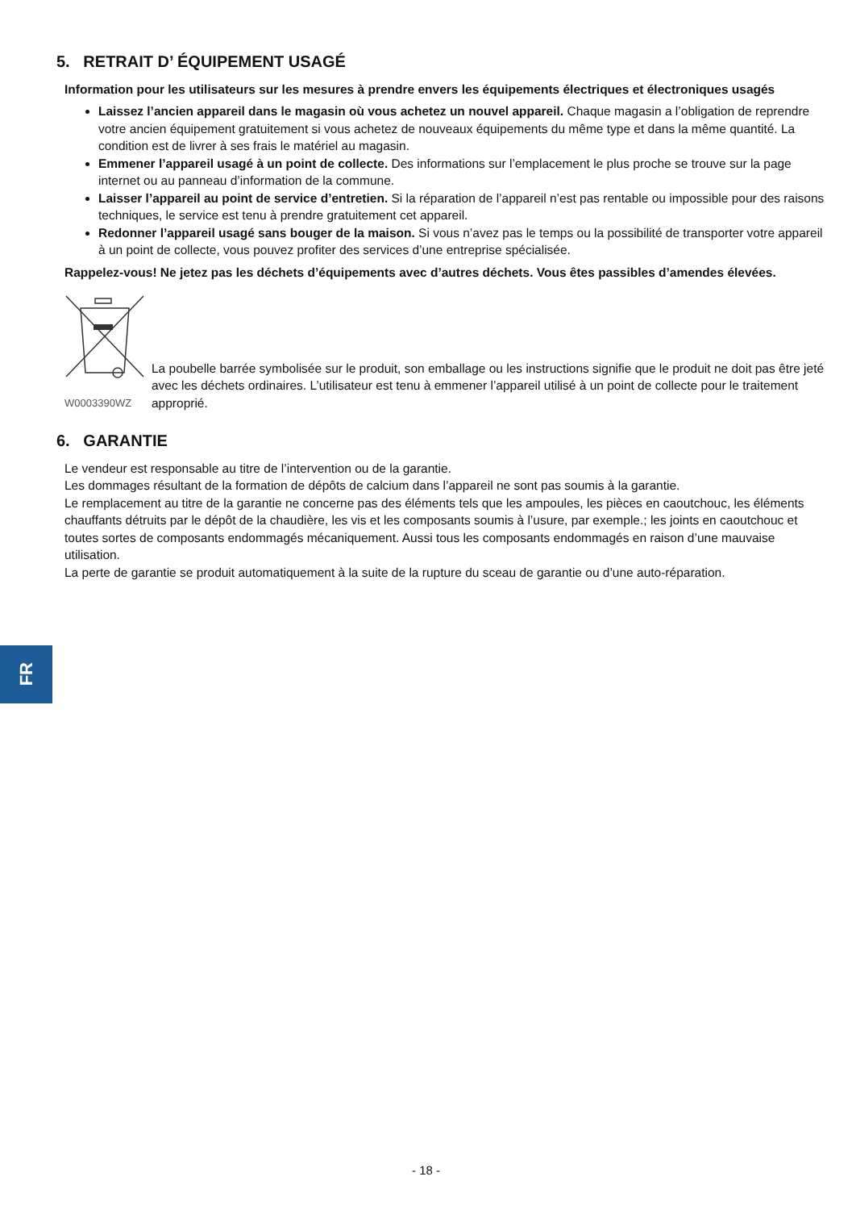5. RETRAIT D’ ÉQUIPEMENT USAGÉ
Information pour les utilisateurs sur les mesures à prendre envers les équipements électriques et électroniques usagés
Laissez l’ancien appareil dans le magasin où vous achetez un nouvel appareil. Chaque magasin a l’obligation de reprendre votre ancien équipement gratuitement si vous achetez de nouveaux équipements du même type et dans la même quantité. La condition est de livrer à ses frais le matériel au magasin.
Emmener l’appareil usagé à un point de collecte. Des informations sur l’emplacement le plus proche se trouve sur la page internet ou au panneau d’information de la commune.
Laisser l’appareil au point de service d’entretien. Si la réparation de l’appareil n’est pas rentable ou impossible pour des raisons techniques, le service est tenu à prendre gratuitement cet appareil.
Redonner l’appareil usagé sans bouger de la maison. Si vous n’avez pas le temps ou la possibilité de transporter votre appareil à un point de collecte, vous pouvez profiter des services d’une entreprise spécialisée.
Rappelez-vous! Ne jetez pas les déchets d’équipements avec d’autres déchets. Vous êtes passibles d’amendes élevées.
W0003390WZ
La poubelle barrée symbolisée sur le produit, son emballage ou les instructions signifie que le produit ne doit pas être jeté avec les déchets ordinaires. L’utilisateur est tenu à emmener l’appareil utilisé à un point de collecte pour le traitement approprié.
6. GARANTIE
Le vendeur est responsable au titre de l’intervention ou de la garantie.
Les dommages résultant de la formation de dépôts de calcium dans l’appareil ne sont pas soumis à la garantie.
Le remplacement au titre de la garantie ne concerne pas des éléments tels que les ampoules, les pièces en caoutchouc, les éléments chauffants détruits par le dépôt de la chaudière, les vis et les composants soumis à l’usure, par exemple.; les joints en caoutchouc et toutes sortes de composants endommagés mécaniquement. Aussi tous les composants endommagés en raison d’une mauvaise utilisation.
La perte de garantie se produit automatiquement à la suite de la rupture du sceau de garantie ou d’une auto-réparation.
FR
- 18 -